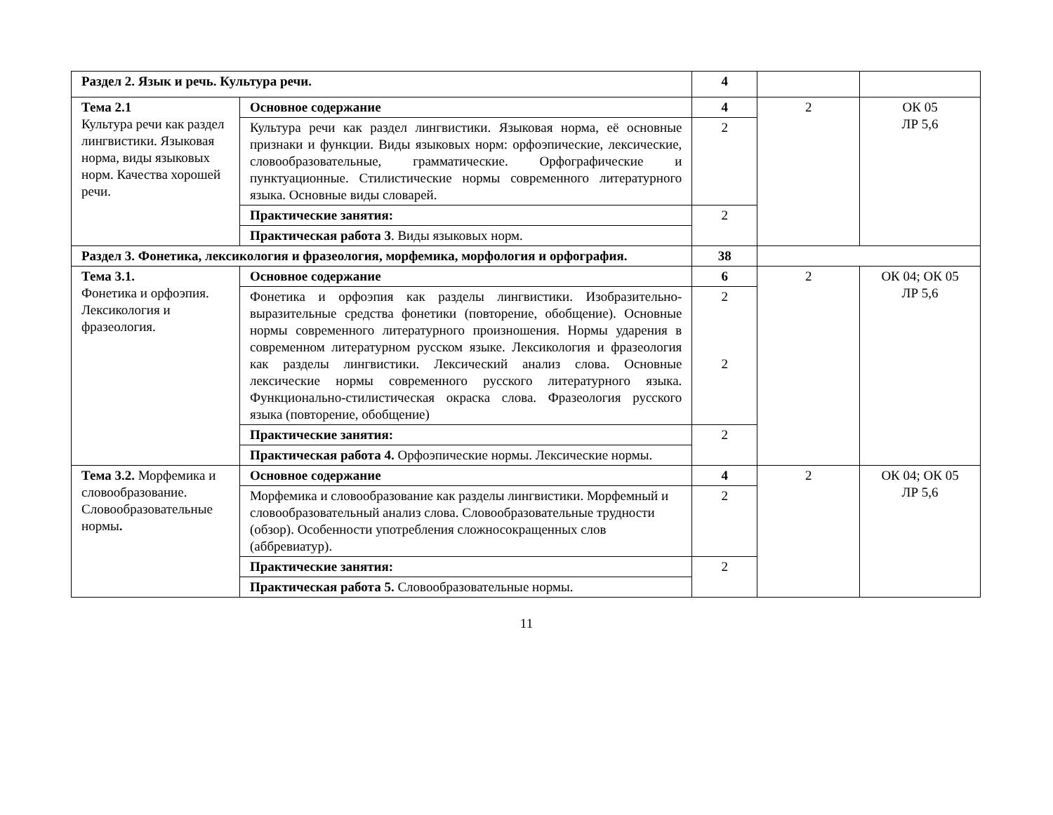| Раздел 2. Язык и речь. Культура речи. | | 4 | | |
| Тема 2.1 Культура речи как раздел лингвистики. Языковая норма, виды языковых норм. Качества хорошей речи. | Основное содержание | 4 | 2 | ОК 05 ЛР 5,6 |
| | Культура речи как раздел лингвистики. Языковая норма, её основные признаки и функции. Виды языковых норм: орфоэпические, лексические, словообразовательные, грамматические. Орфографические и пунктуационные. Стилистические нормы современного литературного языка. Основные виды словарей. | 2 | | |
| | Практические занятия: | 2 | | |
| | Практическая работа 3 . Виды языковых норм. | | | |
| Раздел 3. Фонетика, лексикология и фразеология, морфемика, морфология и орфография. | | 38 | | |
| Тема 3.1. Фонетика и орфоэпия. Лексикология и фразеология. | Основное содержание | 6 | 2 | ОК 04; ОК 05 ЛР 5,6 |
| | Фонетика и орфоэпия как разделы лингвистики. Изобразительно-выразительные средства фонетики (повторение, обобщение). Основные нормы современного литературного произношения. Нормы ударения в современном литературном русском языке. Лексикология и фразеология как разделы лингвистики. Лексический анализ слова. Основные лексические нормы современного русского литературного языка. Функционально-стилистическая окраска слова. Фразеология русского языка (повторение, обобщение) | 2 2 | | |
| | Практические занятия: | 2 | | |
| | Практическая работа 4. Орфоэпические нормы. Лексические нормы. | | | |
| Тема 3.2. Морфемика и словообразование. Словообразовательные нормы . | Основное содержание | 4 | 2 | ОК 04; ОК 05 ЛР 5,6 |
| | Морфемика и словообразование как разделы лингвистики. Морфемный и словообразовательный анализ слова. Словообразовательные трудности (обзор). Особенности употребления сложносокращенных слов (аббревиатур). | 2 | | |
| | Практические занятия: | 2 | | |
| | Практическая работа 5. Словообразовательные нормы. | | | |
11